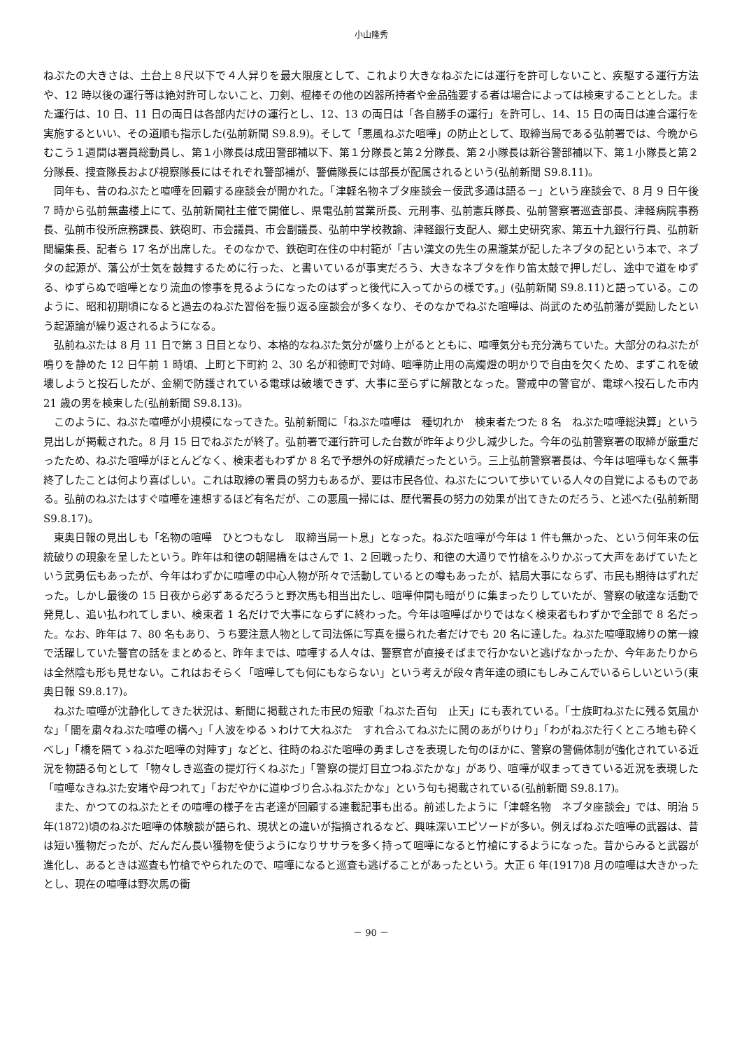小山隆秀
ねぷたの大きさは、土台上８尺以下で４人舁りを最大限度として、これより大きなねぷたには運行を許可しないこと、疾駆する運行方法や、12 時以後の運行等は絶対許可しないこと、刀剣、棍棒その他の凶器所持者や金品強要する者は場合によっては検束することとした。また運行は、10 日、11 日の両日は各部内だけの運行とし、12、13 の両日は「各自勝手の運行」を許可し、14、15 日の両日は連合運行を実施するといい、その道順も指示した(弘前新聞 S9.8.9)。そして「悪風ねぷた喧嘩」の防止として、取締当局である弘前署では、今晩からむこう１週間は署員総動員し、第１小隊長は成田警部補以下、第１分隊長と第２分隊長、第２小隊長は新谷警部補以下、第１小隊長と第２分隊長、捜査隊長および視察隊長にはそれぞれ警部補が、警備隊長には部長が配属されるという(弘前新聞 S9.8.11)。
同年も、昔のねぷたと喧嘩を回顧する座談会が開かれた。「津軽名物ネブタ座談会－佞武多通は語る－」という座談会で、8 月 9 日午後 7 時から弘前無盡楼上にて、弘前新聞社主催で開催し、県電弘前営業所長、元刑事、弘前憲兵隊長、弘前警察署巡査部長、津軽病院事務長、弘前市役所庶務課長、鉄砲町、市会議員、市会副議長、弘前中学校教諭、津軽銀行支配人、郷土史研究家、第五十九銀行行員、弘前新聞編集長、記者ら 17 名が出席した。そのなかで、鉄砲町在住の中村範が「古い漢文の先生の黒瀧某が記したネブタの記という本で、ネブタの起源が、藩公が士気を鼓舞するために行った、と書いているが事実だろう、大きなネブタを作り笛太鼓で押しだし、途中で道をゆずる、ゆずらぬで喧嘩となり流血の惨事を見るようになったのはずっと後代に入ってからの様です。」(弘前新聞 S9.8.11)と語っている。このように、昭和初期頃になると過去のねぷた習俗を振り返る座談会が多くなり、そのなかでねぷた喧嘩は、尚武のため弘前藩が奨励したという起源論が繰り返されるようになる。
弘前ねぷたは 8 月 11 日で第 3 日目となり、本格的なねぷた気分が盛り上がるとともに、喧嘩気分も充分満ちていた。大部分のねぷたが鳴りを静めた 12 日午前 1 時頃、上町と下町約 2、30 名が和徳町で対峙、喧嘩防止用の高燭燈の明かりで自由を欠くため、まずこれを破壊しようと投石したが、金網で防護されている電球は破壊できず、大事に至らずに解散となった。警戒中の警官が、電球へ投石した市内 21 歳の男を検束した(弘前新聞 S9.8.13)。
このように、ねぷた喧嘩が小規模になってきた。弘前新聞に「ねぷた喧嘩は　種切れか　検束者たつた 8 名　ねぷた喧嘩総決算」という見出しが掲載された。8 月 15 日でねぷたが終了。弘前署で運行許可した台数が昨年より少し減少した。今年の弘前警察署の取締が厳重だったため、ねぷた喧嘩がほとんどなく、検束者もわずか 8 名で予想外の好成績だったという。三上弘前警察署長は、今年は喧嘩もなく無事終了したことは何より喜ばしい。これは取締の署員の努力もあるが、要は市民各位、ねぷたについて歩いている人々の自覚によるものである。弘前のねぷたはすぐ喧嘩を連想するほど有名だが、この悪風一掃には、歴代署長の努力の効果が出てきたのだろう、と述べた(弘前新聞 S9.8.17)。
東奥日報の見出しも「名物の喧嘩　ひとつもなし　取締当局一ト息」となった。ねぷた喧嘩が今年は 1 件も無かった、という何年来の伝統破りの現象を呈したという。昨年は和徳の朝陽橋をはさんで 1、2 回戦ったり、和徳の大通りで竹槍をふりかぶって大声をあげていたという武勇伝もあったが、今年はわずかに喧嘩の中心人物が所々で活動しているとの噂もあったが、結局大事にならず、市民も期待はずれだった。しかし最後の 15 日夜から必ずあるだろうと野次馬も相当出たし、喧嘩仲間も暗がりに集まったりしていたが、警察の敏達な活動で発見し、追い払われてしまい、検束者 1 名だけで大事にならずに終わった。今年は喧嘩ばかりではなく検束者もわずかで全部で 8 名だった。なお、昨年は 7、80 名もあり、うち要注意人物として司法係に写真を撮られた者だけでも 20 名に達した。ねぷた喧嘩取締りの第一線で活躍していた警官の話をまとめると、昨年までは、喧嘩する人々は、警察官が直接そばまで行かないと逃げなかったか、今年あたりからは全然陰も形も見せない。これはおそらく「喧嘩しても何にもならない」という考えが段々青年達の頭にもしみこんでいるらしいという(東奥日報 S9.8.17)。
ねぷた喧嘩が沈静化してきた状況は、新聞に掲載された市民の短歌「ねぷた百句　止天」にも表れている。「士族町ねぷたに残る気風かな」「闇を粛々ねぷた喧嘩の構へ」「人波をゆるゝわけて大ねぷた　すれ合ふてねぷたに鬨のあがりけり」「わがねぷた行くところ地も砕くべし」「橋を隔てゝねぷた喧嘩の対陣す」などと、往時のねぷた喧嘩の勇ましさを表現した句のほかに、警察の警備体制が強化されている近況を物語る句として「物々しき巡査の提灯行くねぷた」「警察の提灯目立つねぷたかな」があり、喧嘩が収まってきている近況を表現した「喧嘩なきねぷた安堵や母つれて」「おだやかに道ゆづり合ふねぷたかな」という句も掲載されている(弘前新聞 S9.8.17)。
また、かつてのねぷたとその喧嘩の様子を古老達が回顧する連載記事も出る。前述したように「津軽名物　ネブタ座談会」では、明治 5 年(1872)頃のねぷた喧嘩の体験談が語られ、現状との違いが指摘されるなど、興味深いエピソードが多い。例えばねぷた喧嘩の武器は、昔は短い獲物だったが、だんだん長い獲物を使うようになりササラを多く持って喧嘩になると竹槍にするようになった。昔からみると武器が進化し、あるときは巡査も竹槍でやられたので、喧嘩になると巡査も逃げることがあったという。大正 6 年(1917)8 月の喧嘩は大きかったとし、現在の喧嘩は野次馬の衝
－ 90 －